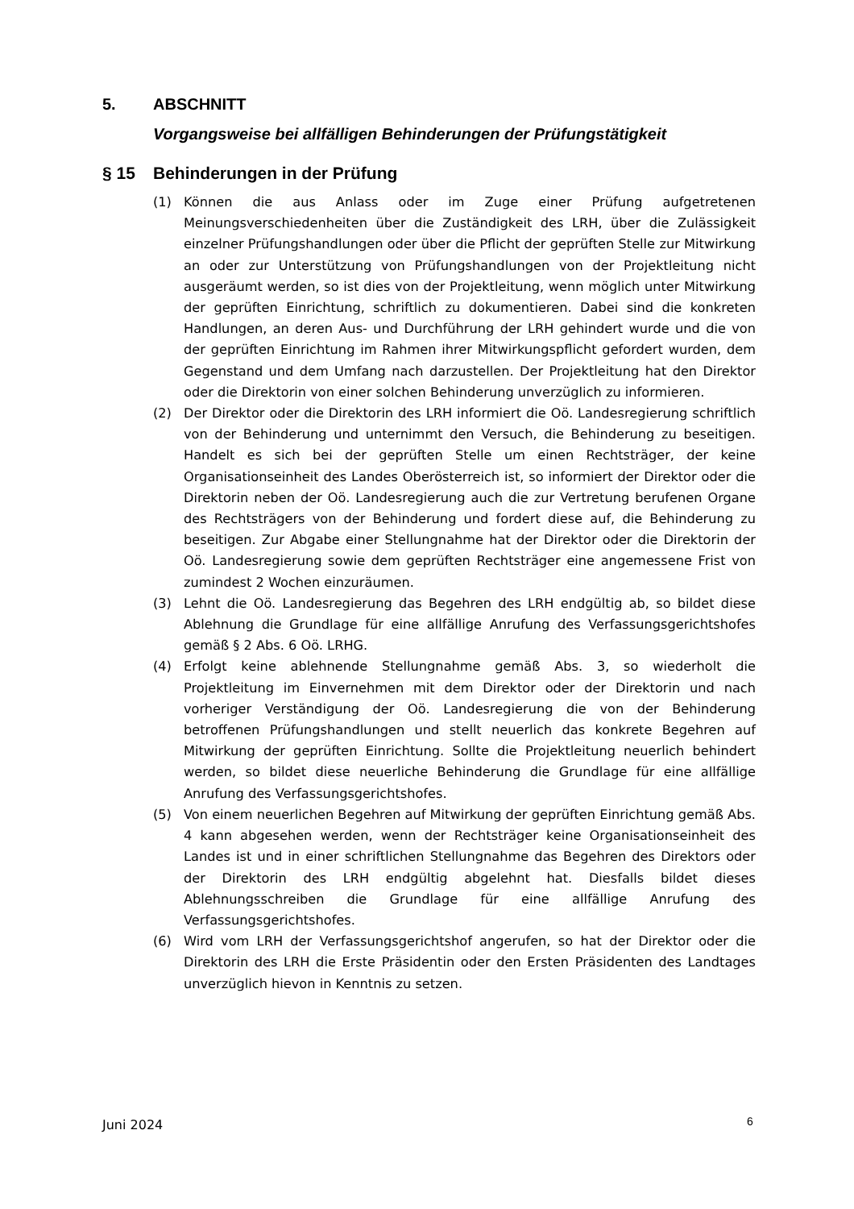5. ABSCHNITT
Vorgangsweise bei allfälligen Behinderungen der Prüfungstätigkeit
§ 15 Behinderungen in der Prüfung
(1) Können die aus Anlass oder im Zuge einer Prüfung aufgetretenen Meinungsverschiedenheiten über die Zuständigkeit des LRH, über die Zulässigkeit einzelner Prüfungshandlungen oder über die Pflicht der geprüften Stelle zur Mitwirkung an oder zur Unterstützung von Prüfungshandlungen von der Projektleitung nicht ausgeräumt werden, so ist dies von der Projektleitung, wenn möglich unter Mitwirkung der geprüften Einrichtung, schriftlich zu dokumentieren. Dabei sind die konkreten Handlungen, an deren Aus- und Durchführung der LRH gehindert wurde und die von der geprüften Einrichtung im Rahmen ihrer Mitwirkungspflicht gefordert wurden, dem Gegenstand und dem Umfang nach darzustellen. Der Projektleitung hat den Direktor oder die Direktorin von einer solchen Behinderung unverzüglich zu informieren.
(2) Der Direktor oder die Direktorin des LRH informiert die Oö. Landesregierung schriftlich von der Behinderung und unternimmt den Versuch, die Behinderung zu beseitigen. Handelt es sich bei der geprüften Stelle um einen Rechtsträger, der keine Organisationseinheit des Landes Oberösterreich ist, so informiert der Direktor oder die Direktorin neben der Oö. Landesregierung auch die zur Vertretung berufenen Organe des Rechtsträgers von der Behinderung und fordert diese auf, die Behinderung zu beseitigen. Zur Abgabe einer Stellungnahme hat der Direktor oder die Direktorin der Oö. Landesregierung sowie dem geprüften Rechtsträger eine angemessene Frist von zumindest 2 Wochen einzuräumen.
(3) Lehnt die Oö. Landesregierung das Begehren des LRH endgültig ab, so bildet diese Ablehnung die Grundlage für eine allfällige Anrufung des Verfassungs­gerichtshofes gemäß § 2 Abs. 6 Oö. LRHG.
(4) Erfolgt keine ablehnende Stellungnahme gemäß Abs. 3, so wiederholt die Projektleitung im Einvernehmen mit dem Direktor oder der Direktorin und nach vorheriger Verständigung der Oö. Landesregierung die von der Behinderung betroffenen Prüfungshandlungen und stellt neuerlich das konkrete Begehren auf Mitwirkung der geprüften Einrichtung. Sollte die Projektleitung neuerlich behindert werden, so bildet diese neuerliche Behinderung die Grundlage für eine allfällige Anrufung des Verfassungsgerichtshofes.
(5) Von einem neuerlichen Begehren auf Mitwirkung der geprüften Einrichtung gemäß Abs. 4 kann abgesehen werden, wenn der Rechtsträger keine Organisationseinheit des Landes ist und in einer schriftlichen Stellungnahme das Begehren des Direktors oder der Direktorin des LRH endgültig abgelehnt hat. Diesfalls bildet dieses Ablehnungsschreiben die Grundlage für eine allfällige Anrufung des Verfassungsgerichtshofes.
(6) Wird vom LRH der Verfassungsgerichtshof angerufen, so hat der Direktor oder die Direktorin des LRH die Erste Präsidentin oder den Ersten Präsidenten des Landtages unverzüglich hievon in Kenntnis zu setzen.
Juni 2024 6